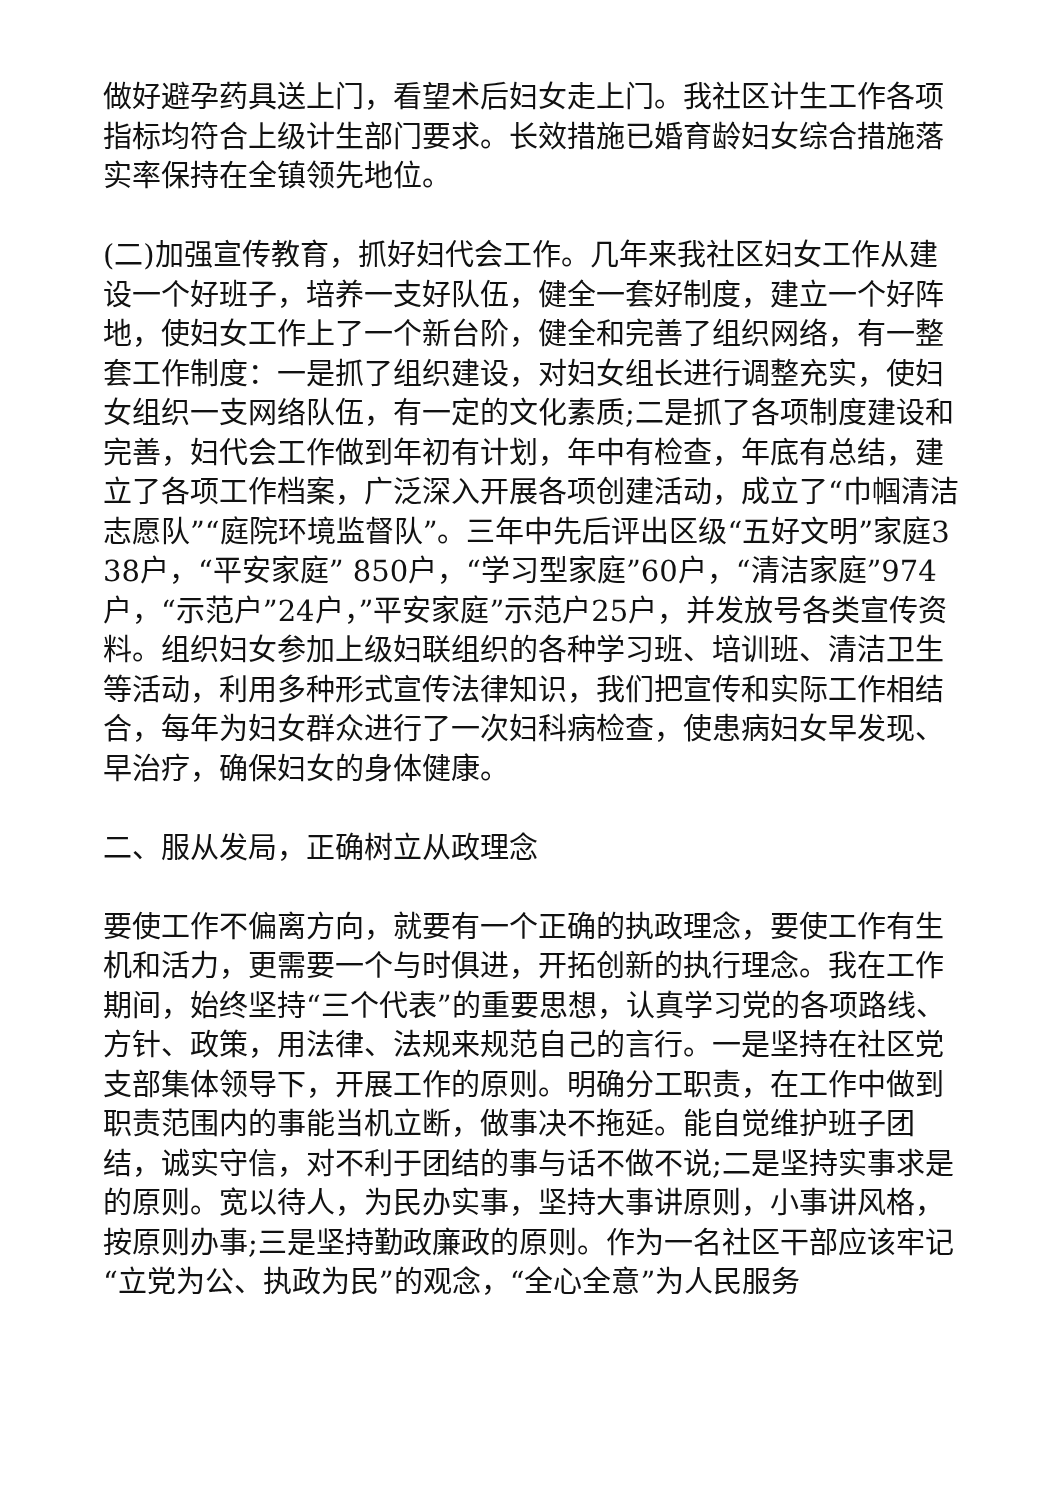做好避孕药具送上门，看望术后妇女走上门。我社区计生工作各项指标均符合上级计生部门要求。长效措施已婚育龄妇女综合措施落实率保持在全镇领先地位。
(二)加强宣传教育，抓好妇代会工作。几年来我社区妇女工作从建设一个好班子，培养一支好队伍，健全一套好制度，建立一个好阵地，使妇女工作上了一个新台阶，健全和完善了组织网络，有一整套工作制度：一是抓了组织建设，对妇女组长进行调整充实，使妇女组织一支网络队伍，有一定的文化素质;二是抓了各项制度建设和完善，妇代会工作做到年初有计划，年中有检查，年底有总结，建立了各项工作档案，广泛深入开展各项创建活动，成立了“巾帼清洁志愿队”“庭院环境监督队”。三年中先后评出区级“五好文明”家庭338户，“平安家庭” 850户，“学习型家庭”60户，“清洁家庭”974户，“示范户”24户，”平安家庭”示范户25户，并发放号各类宣传资料。组织妇女参加上级妇联组织的各种学习班、培训班、清洁卫生等活动，利用多种形式宣传法律知识，我们把宣传和实际工作相结合，每年为妇女群众进行了一次妇科病检查，使患病妇女早发现、早治疗，确保妇女的身体健康。
二、服从发局，正确树立从政理念
要使工作不偏离方向，就要有一个正确的执政理念，要使工作有生机和活力，更需要一个与时俱进，开拓创新的执行理念。我在工作期间，始终坚持“三个代表”的重要思想，认真学习党的各项路线、方针、政策，用法律、法规来规范自己的言行。一是坚持在社区党支部集体领导下，开展工作的原则。明确分工职责，在工作中做到职责范围内的事能当机立断，做事决不拖延。能自觉维护班子团结，诚实守信，对不利于团结的事与话不做不说;二是坚持实事求是的原则。宽以待人，为民办实事，坚持大事讲原则，小事讲风格，按原则办事;三是坚持勤政廉政的原则。作为一名社区干部应该牢记“立党为公、执政为民”的观念，“全心全意”为人民服务